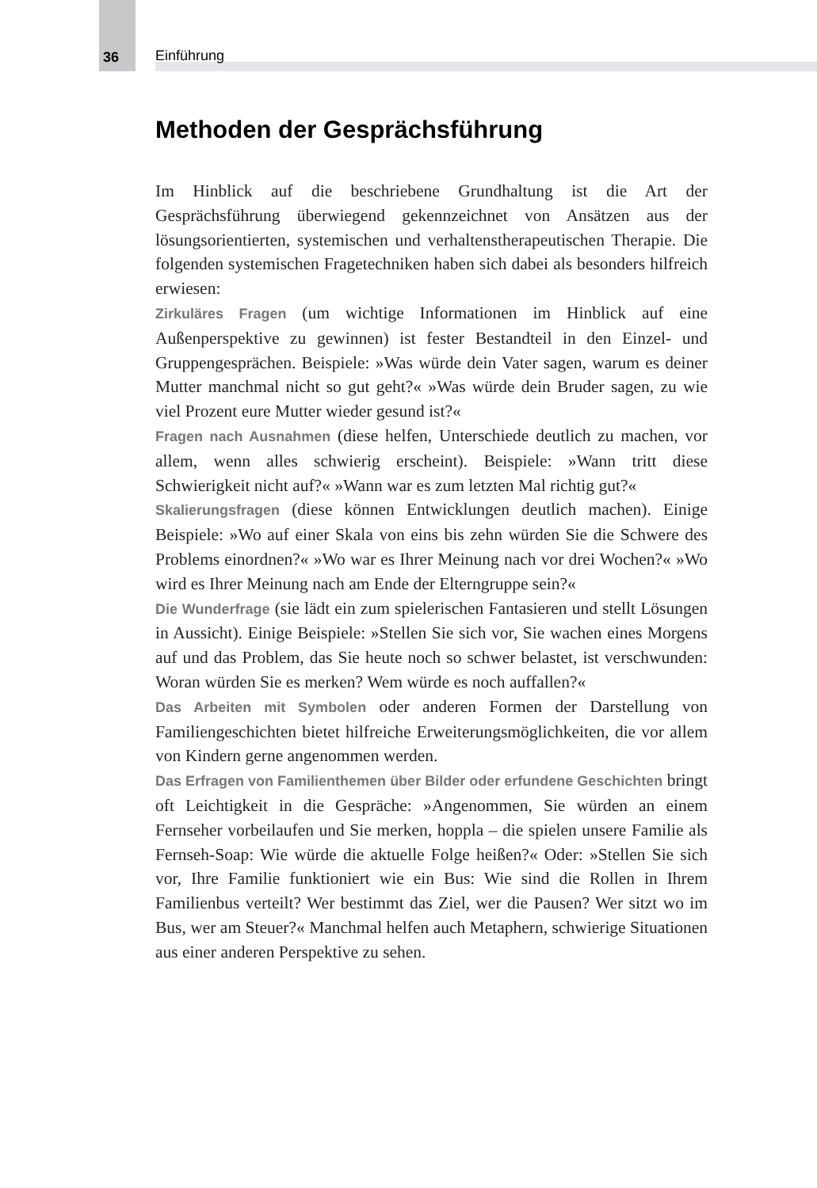36 Einführung
Methoden der Gesprächsführung
Im Hinblick auf die beschriebene Grundhaltung ist die Art der Gesprächsführung überwiegend gekennzeichnet von Ansätzen aus der lösungsorientierten, systemischen und verhaltenstherapeutischen Therapie. Die folgenden systemischen Fragetechniken haben sich dabei als besonders hilfreich erwiesen:
Zirkuläres Fragen (um wichtige Informationen im Hinblick auf eine Außenperspektive zu gewinnen) ist fester Bestandteil in den Einzel- und Gruppengesprächen. Beispiele: »Was würde dein Vater sagen, warum es deiner Mutter manchmal nicht so gut geht?« »Was würde dein Bruder sagen, zu wie viel Prozent eure Mutter wieder gesund ist?«
Fragen nach Ausnahmen (diese helfen, Unterschiede deutlich zu machen, vor allem, wenn alles schwierig erscheint). Beispiele: »Wann tritt diese Schwierigkeit nicht auf?« »Wann war es zum letzten Mal richtig gut?«
Skalierungsfragen (diese können Entwicklungen deutlich machen). Einige Beispiele: »Wo auf einer Skala von eins bis zehn würden Sie die Schwere des Problems einordnen?« »Wo war es Ihrer Meinung nach vor drei Wochen?« »Wo wird es Ihrer Meinung nach am Ende der Elterngruppe sein?«
Die Wunderfrage (sie lädt ein zum spielerischen Fantasieren und stellt Lösungen in Aussicht). Einige Beispiele: »Stellen Sie sich vor, Sie wachen eines Morgens auf und das Problem, das Sie heute noch so schwer belastet, ist verschwunden: Woran würden Sie es merken? Wem würde es noch auffallen?«
Das Arbeiten mit Symbolen oder anderen Formen der Darstellung von Familiengeschichten bietet hilfreiche Erweiterungsmöglichkeiten, die vor allem von Kindern gerne angenommen werden.
Das Erfragen von Familienthemen über Bilder oder erfundene Geschichten bringt oft Leichtigkeit in die Gespräche: »Angenommen, Sie würden an einem Fernseher vorbeilaufen und Sie merken, hoppla – die spielen unsere Familie als Fernseh-Soap: Wie würde die aktuelle Folge heißen?« Oder: »Stellen Sie sich vor, Ihre Familie funktioniert wie ein Bus: Wie sind die Rollen in Ihrem Familienbus verteilt? Wer bestimmt das Ziel, wer die Pausen? Wer sitzt wo im Bus, wer am Steuer?« Manchmal helfen auch Metaphern, schwierige Situationen aus einer anderen Perspektive zu sehen.